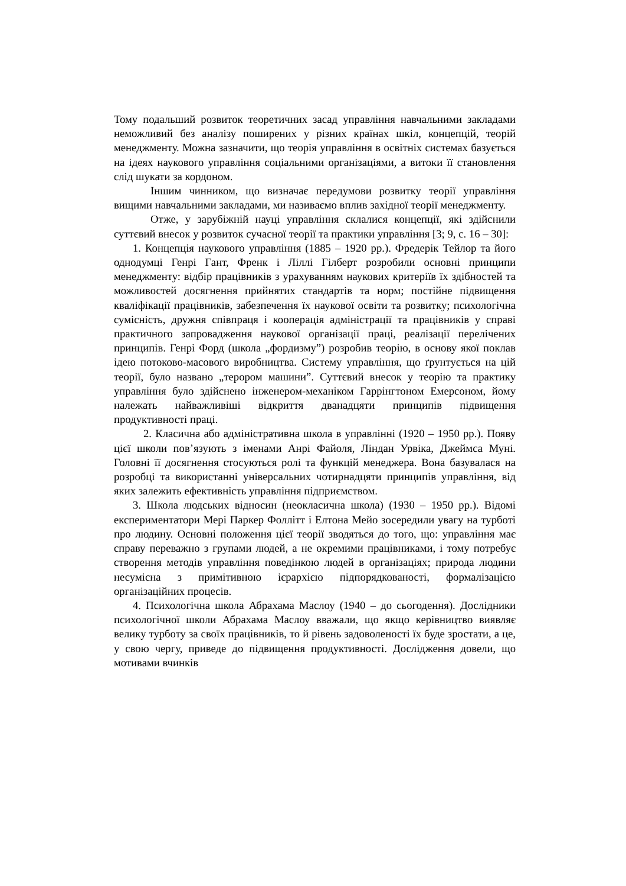Тому подальший розвиток теоретичних засад управління навчальними закладами неможливий без аналізу поширених у різних країнах шкіл, концепцій, теорій менеджменту. Можна зазначити, що теорія управління в освітніх системах базується на ідеях наукового управління соціальними організаціями, а витоки її становлення слід шукати за кордоном.
Іншим чинником, що визначає передумови розвитку теорії управління вищими навчальними закладами, ми називаємо вплив західної теорії менеджменту.
Отже, у зарубіжній науці управління склалися концепції, які здійснили суттєвий внесок у розвиток сучасної теорії та практики управління [3; 9, с. 16 – 30]:
1. Концепція наукового управління (1885 – 1920 рр.). Фредерік Тейлор та його однодумці Генрі Гант, Френк і Ліллі Гілберт розробили основні принципи менеджменту: відбір працівників з урахуванням наукових критеріїв їх здібностей та можливостей досягнення прийнятих стандартів та норм; постійне підвищення кваліфікації працівників, забезпечення їх наукової освіти та розвитку; психологічна сумісність, дружня співпраця і кооперація адміністрації та працівників у справі практичного запровадження наукової організації праці, реалізації перелічених принципів. Генрі Форд (школа „фордизму”) розробив теорію, в основу якої поклав ідею потоково-масового виробництва. Систему управління, що ґрунтується на цій теорії, було названо „терором машини”. Суттєвий внесок у теорію та практику управління було здійснено інженером-механіком Гаррінгтоном Емерсоном, йому належать найважливіші відкриття дванадцяти принципів підвищення продуктивності праці.
2. Класична або адміністративна школа в управлінні (1920 – 1950 рр.). Появу цієї школи пов’язують з іменами Анрі Файоля, Ліндан Урвіка, Джеймса Муні. Головні її досягнення стосуються ролі та функцій менеджера. Вона базувалася на розробці та використанні універсальних чотирнадцяти принципів управління, від яких залежить ефективність управління підприємством.
3. Школа людських відносин (неокласична школа) (1930 – 1950 рр.). Відомі експериментатори Мері Паркер Фоллітт і Елтона Мейо зосередили увагу на турботі про людину. Основні положення цієї теорії зводяться до того, що: управління має справу переважно з групами людей, а не окремими працівниками, і тому потребує створення методів управління поведінкою людей в організаціях; природа людини несумісна з примітивною ієрархією підпорядкованості, формалізацією організаційних процесів.
4. Психологічна школа Абрахама Маслоу (1940 – до сьогодення). Дослідники психологічної школи Абрахама Маслоу вважали, що якщо керівництво виявляє велику турботу за своїх працівників, то й рівень задоволеності їх буде зростати, а це, у свою чергу, приведе до підвищення продуктивності. Дослідження довели, що мотивами вчинків